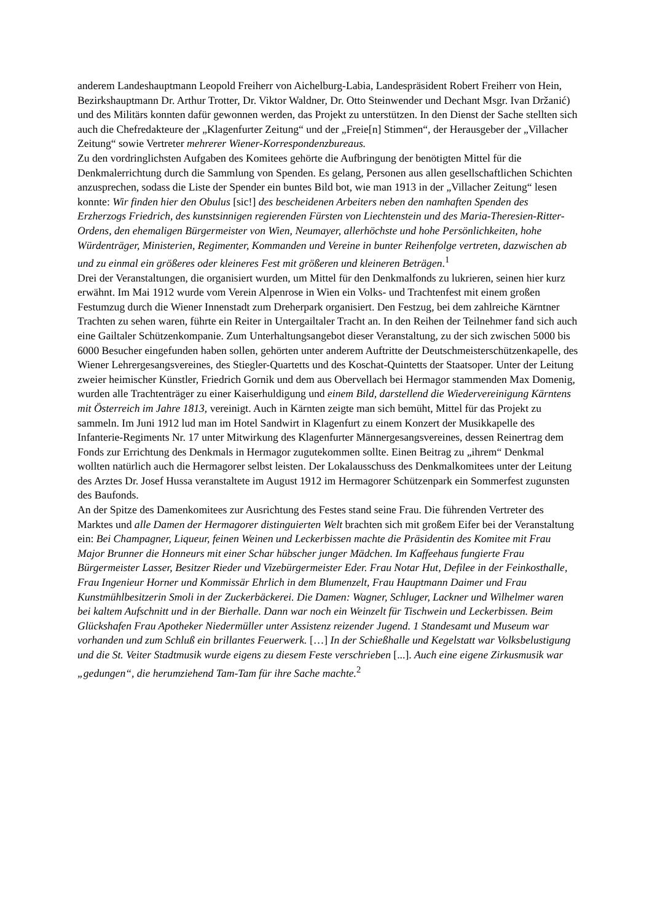anderem Landeshauptmann Leopold Freiherr von Aichelburg-Labia, Landespräsident Robert Freiherr von Hein, Bezirkshauptmann Dr. Arthur Trotter, Dr. Viktor Waldner, Dr. Otto Steinwender und Dechant Msgr. Ivan Držanić) und des Militärs konnten dafür gewonnen werden, das Projekt zu unterstützen. In den Dienst der Sache stellten sich auch die Chefredakteure der „Klagenfurter Zeitung“ und der „Freie[n] Stimmen“, der Herausgeber der „Villacher Zeitung“ sowie Vertreter mehrerer Wiener-Korrespondenzbureaus.
Zu den vordringlichsten Aufgaben des Komitees gehörte die Aufbringung der benötigten Mittel für die Denkmalerrichtung durch die Sammlung von Spenden. Es gelang, Personen aus allen gesellschaftlichen Schichten anzusprechen, sodass die Liste der Spender ein buntes Bild bot, wie man 1913 in der „Villacher Zeitung“ lesen konnte: Wir finden hier den Obulus [sic!] des bescheidenen Arbeiters neben den namhaften Spenden des Erzherzogs Friedrich, des kunstsinnigen regierenden Fürsten von Liechtenstein und des Maria-Theresien-Ritter-Ordens, den ehemaligen Bürgermeister von Wien, Neumayer, allerhöchste und hohe Persönlichkeiten, hohe Würdenträger, Ministerien, Regimenter, Kommanden und Vereine in bunter Reihenfolge vertreten, dazwischen ab und zu einmal ein größeres oder kleineres Fest mit größeren und kleineren Beträgen.<sup>1</sup>
Drei der Veranstaltungen, die organisiert wurden, um Mittel für den Denkmalfonds zu lukrieren, seinen hier kurz erwähnt. Im Mai 1912 wurde vom Verein Alpenrose in Wien ein Volks- und Trachtenfest mit einem großen Festumzug durch die Wiener Innenstadt zum Dreherpark organisiert. Den Festzug, bei dem zahlreiche Kärntner Trachten zu sehen waren, führte ein Reiter in Untergailtaler Tracht an. In den Reihen der Teilnehmer fand sich auch eine Gailtaler Schützenkompanie. Zum Unterhaltungsangebot dieser Veranstaltung, zu der sich zwischen 5000 bis 6000 Besucher eingefunden haben sollen, gehörten unter anderem Auftritte der Deutschmeisterschützenkapelle, des Wiener Lehrergesangsvereines, des Stiegler-Quartetts und des Koschat-Quintetts der Staatsoper. Unter der Leitung zweier heimischer Künstler, Friedrich Gornik und dem aus Obervellach bei Hermagor stammenden Max Domenig, wurden alle Trachtenträger zu einer Kaiserhuldigung und einem Bild, darstellend die Wiedervereinigung Kärntens mit Österreich im Jahre 1813, vereinigt. Auch in Kärnten zeigte man sich bemüht, Mittel für das Projekt zu sammeln. Im Juni 1912 lud man im Hotel Sandwirt in Klagenfurt zu einem Konzert der Musikkapelle des Infanterie-Regiments Nr. 17 unter Mitwirkung des Klagenfurter Männergesangsvereines, dessen Reinertrag dem Fonds zur Errichtung des Denkmals in Hermagor zugutekommen sollte. Einen Beitrag zu „ihrem“ Denkmal wollten natürlich auch die Hermagorer selbst leisten. Der Lokalausschuss des Denkmalkomitees unter der Leitung des Arztes Dr. Josef Hussa veranstaltete im August 1912 im Hermagorer Schützenpark ein Sommerfest zugunsten des Baufonds.
An der Spitze des Damenkomitees zur Ausrichtung des Festes stand seine Frau. Die führenden Vertreter des Marktes und alle Damen der Hermagorer distinguierten Welt brachten sich mit großem Eifer bei der Veranstaltung ein: Bei Champagner, Liqueur, feinen Weinen und Leckerbissen machte die Präsidentin des Komitee mit Frau Major Brunner die Honneurs mit einer Schar hübscher junger Mädchen. Im Kaffeehaus fungierte Frau Bürgermeister Lasser, Besitzer Rieder und Vizebürgermeister Eder. Frau Notar Hut, Defilee in der Feinkosthalle, Frau Ingenieur Horner und Kommissär Ehrlich in dem Blumenzelt, Frau Hauptmann Daimer und Frau Kunstmühlbesitzerin Smoli in der Zuckerbäckerei. Die Damen: Wagner, Schluger, Lackner und Wilhelmer waren bei kaltem Aufschnitt und in der Bierhalle. Dann war noch ein Weinzelt für Tischwein und Leckerbissen. Beim Glückshafen Frau Apotheker Niedermüller unter Assistenz reizender Jugend. 1 Standesamt und Museum war vorhanden und zum Schluß ein brillantes Feuerwerk. […] In der Schießhalle und Kegelstatt war Volksbelustigung und die St. Veiter Stadtmusik wurde eigens zu diesem Feste verschrieben [...]. Auch eine eigene Zirkusmusik war „gedungen“, die herumziehend Tam-Tam für ihre Sache machte.<sup>2</sup>